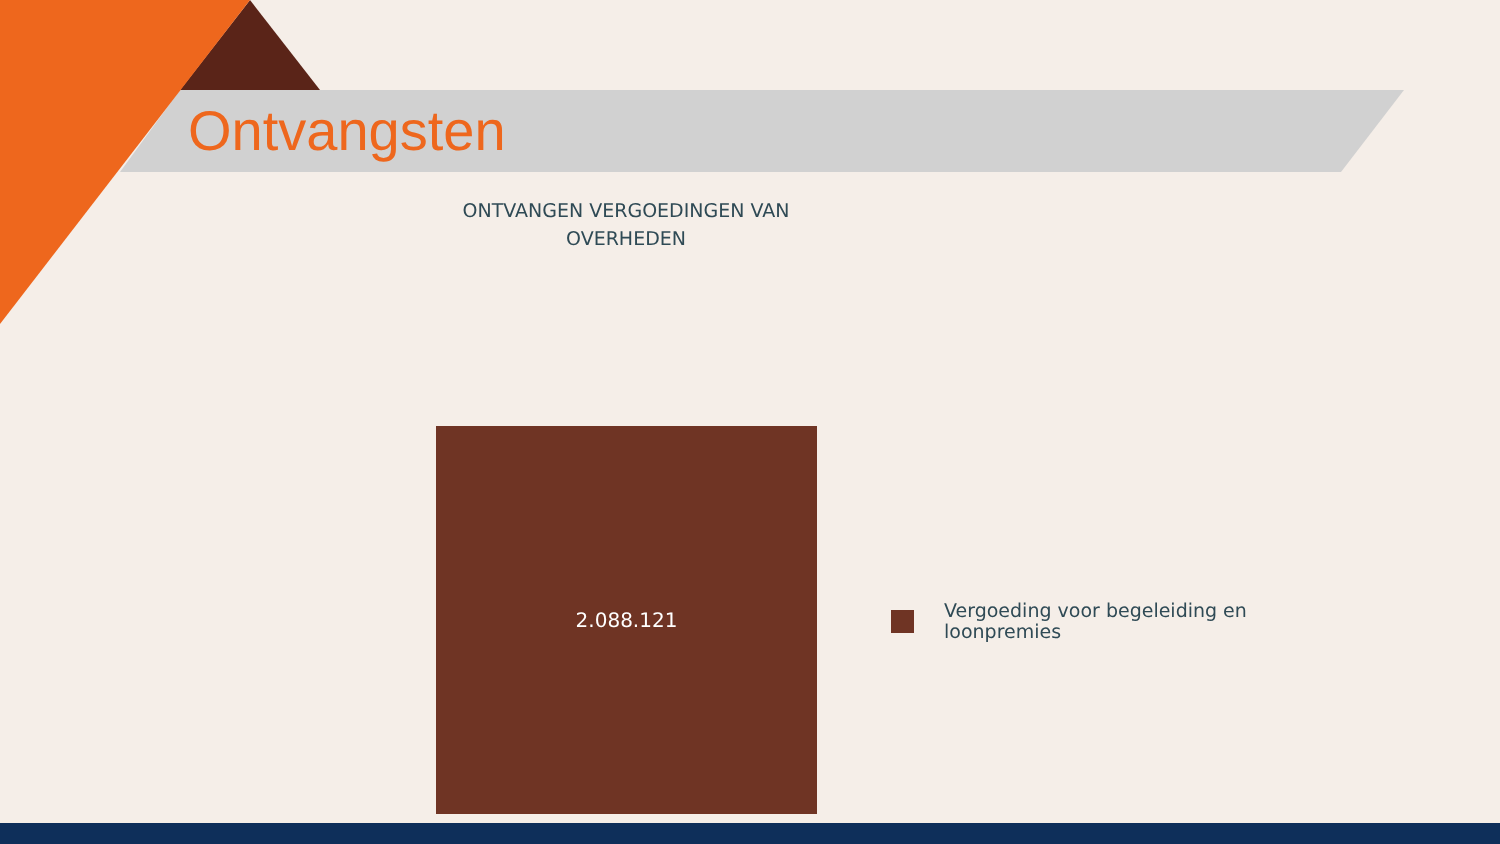Ontvangsten
ONTVANGEN VERGOEDINGEN VAN
OVERHEDEN
2.088.121
Vergoeding voor begeleiding en
loonpremies